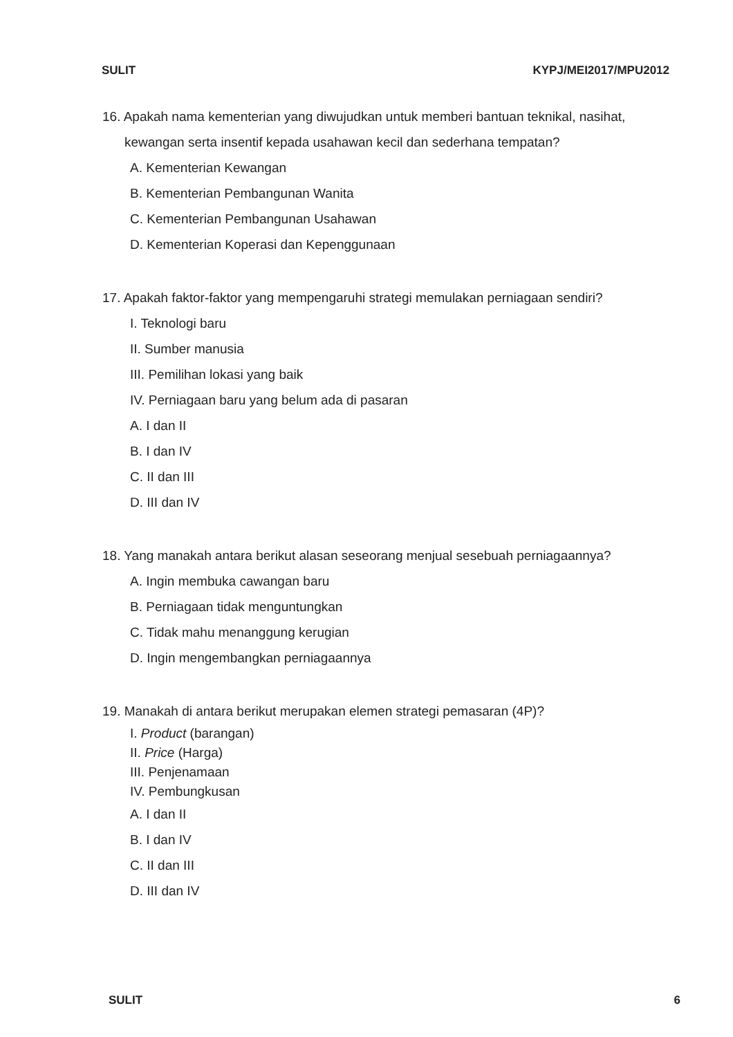SULIT KYPJ/MEI2017/MPU2012
16. Apakah nama kementerian yang diwujudkan untuk memberi bantuan teknikal, nasihat,
kewangan serta insentif kepada usahawan kecil dan sederhana tempatan?
A. Kementerian Kewangan
B. Kementerian Pembangunan Wanita
C. Kementerian Pembangunan Usahawan
D. Kementerian Koperasi dan Kepenggunaan
17. Apakah faktor-faktor yang mempengaruhi strategi memulakan perniagaan sendiri?
I. Teknologi baru
II. Sumber manusia
III. Pemilihan lokasi yang baik
IV. Perniagaan baru yang belum ada di pasaran
A. I dan II
B. I dan IV
C. II dan III
D. III dan IV
18. Yang manakah antara berikut alasan seseorang menjual sesebuah perniagaannya?
A. Ingin membuka cawangan baru
B. Perniagaan tidak menguntungkan
C. Tidak mahu menanggung kerugian
D. Ingin mengembangkan perniagaannya
19. Manakah di antara berikut merupakan elemen strategi pemasaran (4P)?
I. Product (barangan)
II. Price (Harga)
III. Penjenamaan
IV. Pembungkusan
A. I dan II
B. I dan IV
C. II dan III
D. III dan IV
SULIT 6